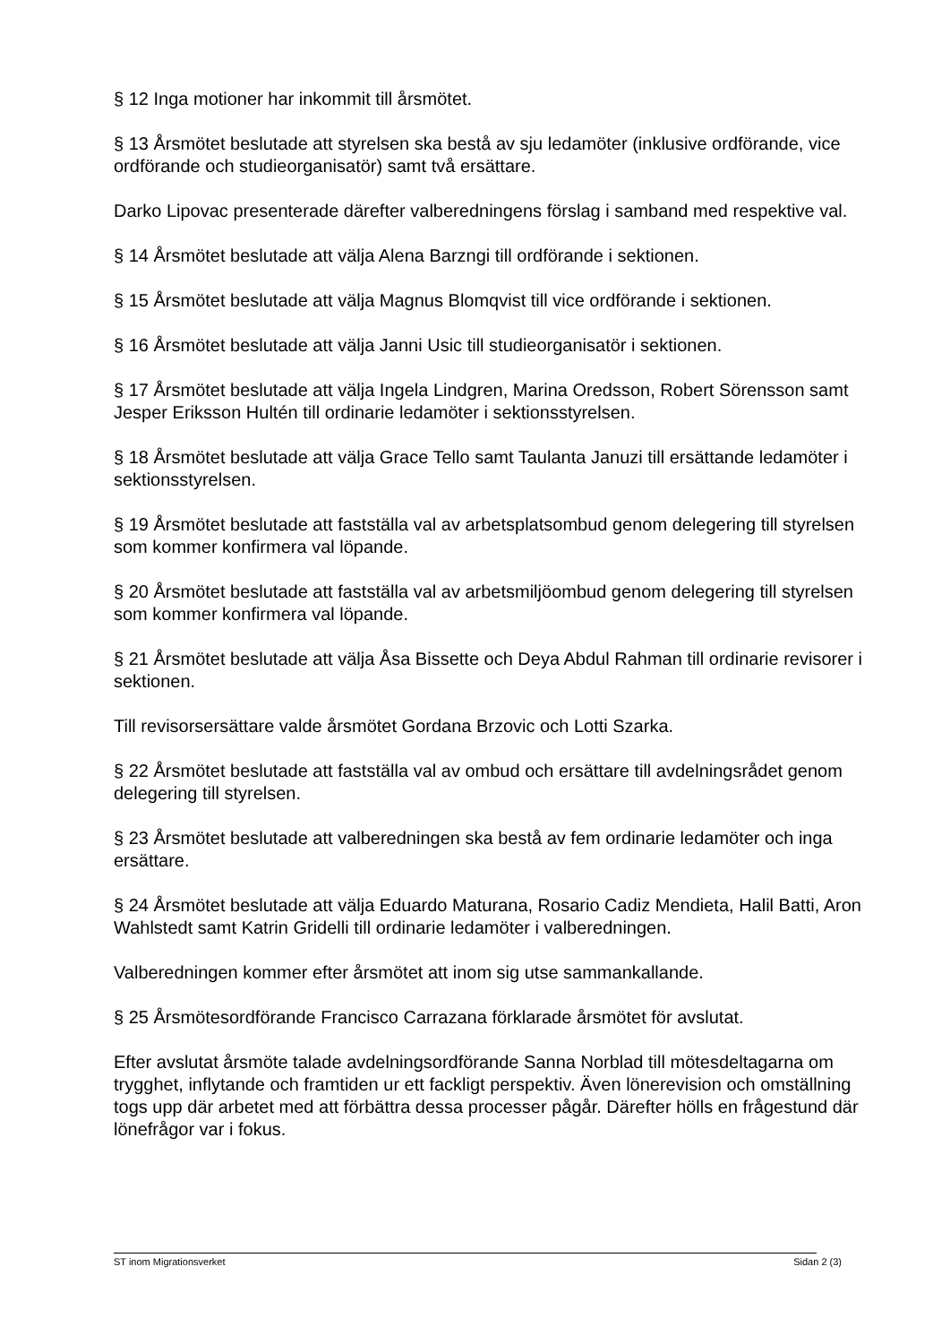§ 12 Inga motioner har inkommit till årsmötet.
§ 13 Årsmötet beslutade att styrelsen ska bestå av sju ledamöter (inklusive ordförande, vice ordförande och studieorganisatör) samt två ersättare.
Darko Lipovac presenterade därefter valberedningens förslag i samband med respektive val.
§ 14 Årsmötet beslutade att välja Alena Barzngi till ordförande i sektionen.
§ 15 Årsmötet beslutade att välja Magnus Blomqvist till vice ordförande i sektionen.
§ 16 Årsmötet beslutade att välja Janni Usic till studieorganisatör i sektionen.
§ 17 Årsmötet beslutade att välja Ingela Lindgren, Marina Oredsson, Robert Sörensson samt Jesper Eriksson Hultén till ordinarie ledamöter i sektionsstyrelsen.
§ 18 Årsmötet beslutade att välja Grace Tello samt Taulanta Januzi till ersättande ledamöter i sektionsstyrelsen.
§ 19 Årsmötet beslutade att fastställa val av arbetsplatsombud genom delegering till styrelsen som kommer konfirmera val löpande.
§ 20 Årsmötet beslutade att fastställa val av arbetsmiljöombud genom delegering till styrelsen som kommer konfirmera val löpande.
§ 21 Årsmötet beslutade att välja Åsa Bissette och Deya Abdul Rahman till ordinarie revisorer i sektionen.
Till revisorsersättare valde årsmötet Gordana Brzovic och Lotti Szarka.
§ 22 Årsmötet beslutade att fastställa val av ombud och ersättare till avdelningsrådet genom delegering till styrelsen.
§ 23 Årsmötet beslutade att valberedningen ska bestå av fem ordinarie ledamöter och inga ersättare.
§ 24 Årsmötet beslutade att välja Eduardo Maturana, Rosario Cadiz Mendieta, Halil Batti, Aron Wahlstedt samt Katrin Gridelli till ordinarie ledamöter i valberedningen.
Valberedningen kommer efter årsmötet att inom sig utse sammankallande.
§ 25 Årsmötesordförande Francisco Carrazana förklarade årsmötet för avslutat.
Efter avslutat årsmöte talade avdelningsordförande Sanna Norblad till mötesdeltagarna om trygghet, inflytande och framtiden ur ett fackligt perspektiv. Även lönerevision och omställning togs upp där arbetet med att förbättra dessa processer pågår. Därefter hölls en frågestund där lönefrågor var i fokus.
ST inom Migrationsverket Sidan 2 (3)